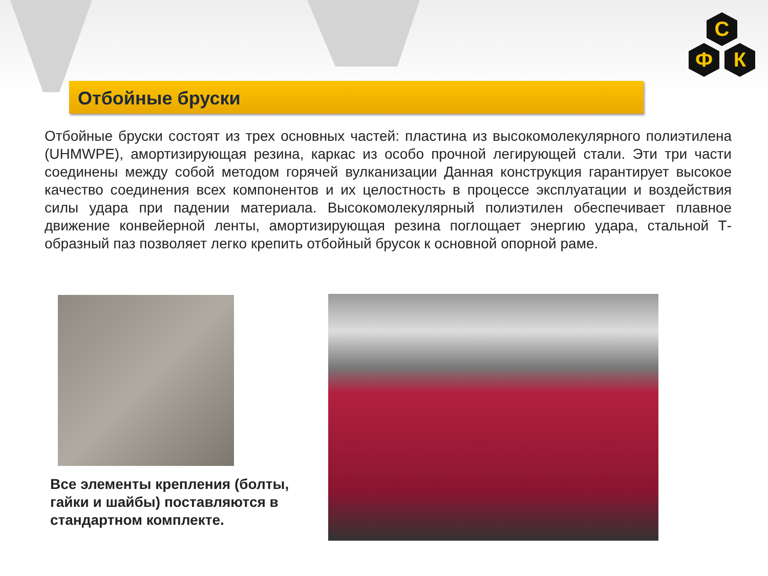С
Ф
К
Отбойные бруски
Отбойные бруски состоят из трех основных частей: пластина из высокомолекулярного полиэтилена (UHMWPE), амортизирующая резина, каркас из особо прочной легирующей стали. Эти три части соединены между собой методом горячей вулканизации Данная конструкция гарантирует высокое качество соединения всех компонентов и их целостность в процессе эксплуатации и воздействия силы удара при падении материала. Высокомолекулярный полиэтилен обеспечивает плавное движение конвейерной ленты, амортизирующая резина поглощает энергию удара, стальной Т-образный паз позволяет легко крепить отбойный брусок к основной опорной раме.
Все элементы крепления (болты, гайки и шайбы) поставляются в стандартном комплекте.